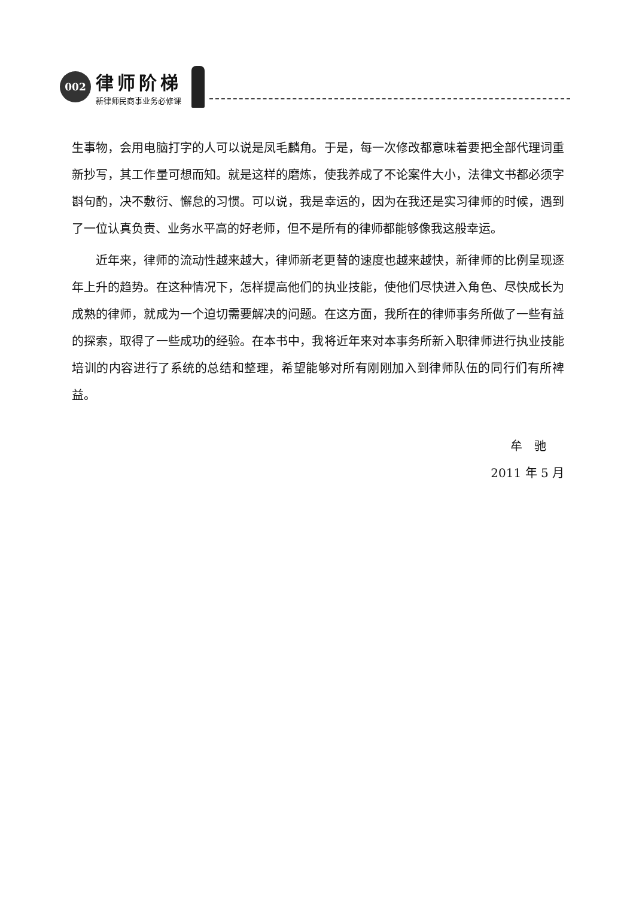002
律师阶梯
新律师民商事业务必修课
生事物，会用电脑打字的人可以说是凤毛麟角。于是，每一次修改都意味着要把全部代理词重新抄写，其工作量可想而知。就是这样的磨炼，使我养成了不论案件大小，法律文书都必须字斟句酌，决不敷衍、懈怠的习惯。可以说，我是幸运的，因为在我还是实习律师的时候，遇到了一位认真负责、业务水平高的好老师，但不是所有的律师都能够像我这般幸运。
近年来，律师的流动性越来越大，律师新老更替的速度也越来越快，新律师的比例呈现逐年上升的趋势。在这种情况下，怎样提高他们的执业技能，使他们尽快进入角色、尽快成长为成熟的律师，就成为一个迫切需要解决的问题。在这方面，我所在的律师事务所做了一些有益的探索，取得了一些成功的经验。在本书中，我将近年来对本事务所新入职律师进行执业技能培训的内容进行了系统的总结和整理，希望能够对所有刚刚加入到律师队伍的同行们有所裨益。
牟　驰
2011 年 5 月